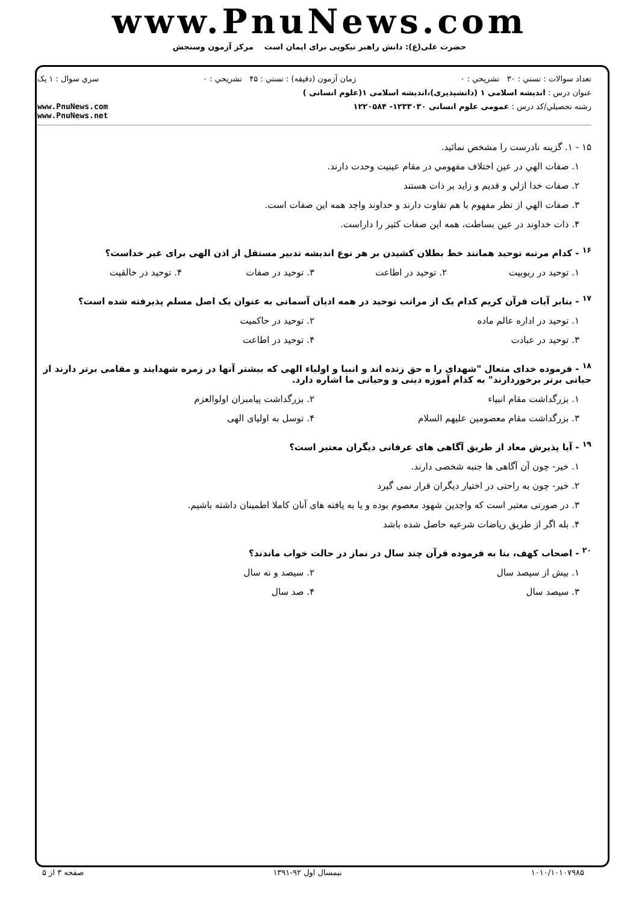www.PnuNews.com
حضرت علی(ع): دانش راهبر نیکویی برای ایمان است مرکز آزمون وسنجش
تعداد سوالات : تستي : ۳۰ تشريحي : ۰ زمان آزمون (دقيقه) : تستي : ۴۵ تشريحي : ۰ سري سوال : ۱ يک
عنوان درس : اندیشه اسلامی ۱ (دانشپذیری)،اندیشه اسلامی ۱(علوم انسانی )
رشته تحصيلي/کد درس : عمومی علوم انسانی ۱۲۳۳۰۳۰- ۱۲۲۰۵۸۴ www.PnuNews.com
www.PnuNews.net
۱۵ - ۱. گزینه نادرست را مشخص نمائید.
۱. صفات الهي در عين اختلاف مفهومي در مقام عينيت وحدت دارند.
۲. صفات خدا ازلي و قديم و زايد بر ذات هستند
۳. صفات الهي از نظر مفهوم با هم تفاوت دارند و خداوند واجد همه اين صفات است.
۴. ذات خداوند در عين بساطت، همه اين صفات کثير را داراست.
<sup>۱۶</sup> - کدام مرتبه توحید همانند خط بطلان کشیدن بر هر نوع اندیشه تدبیر مستقل از اذن الهی برای غیر خداست؟
۱. توحید در ربوبیت ۲. توحید در اطاعت ۳. توحید در صفات ۴. توحید در خالقیت
<sup>۱۷</sup> - بنابر آیات قرآن کریم کدام یک از مراتب توحید در همه ادیان آسمانی به عنوان یک اصل مسلم پذیرفته شده است؟
۱. توحید در اداره عالم ماده ۲. توحید در حاکمیت
۳. توحید در عبادت ۴. توحید در اطاعت
<sup>۱۸</sup> - فرموده خدای متعال "شهدای را ه حق زنده اند و انبیا و اولیاء الهی که بیشتر آنها در زمره شهدایند و مقامی برتر دارند از حیاتی برتر برخوردارند" به کدام آموزه دینی و وحیانی ما اشاره دارد.
۱. بزرگداشت مقام انبیاء ۲. بزرگداشت پیامبران اولوالعزم
۳. بزرگداشت مقام معصومین علیهم السلام ۴. توسل به اولیای الهی
<sup>۱۹</sup> - آیا پذیرش معاد از طریق آگاهی های عرفانی دیگران معتبر است؟
۱. خیر- چون آن آگاهی ها جنبه شخصی دارند.
۲. خیر- چون به راحتی در اختیار دیگران قرار نمی گیرد
۳. در صورتی معتبر است که واجدین شهود معصوم بوده و یا به یافته های آنان کاملا اطمینان داشته باشیم.
۴. بله اگر از طریق ریاضات شرعیه حاصل شده باشد
<sup>۲۰</sup> - اصحاب کهف، بنا به فرموده قرآن چند سال در نماز در حالت خواب ماندند؟
۱. بیش از سیصد سال ۲. سیصد و نه سال
۳. سیصد سال ۴. صد سال
۱۰۱۰/۱۰۱۰۷۹۸۵ نیمسال اول ۹۲-۱۳۹۱ صفحه ۳ از ۵